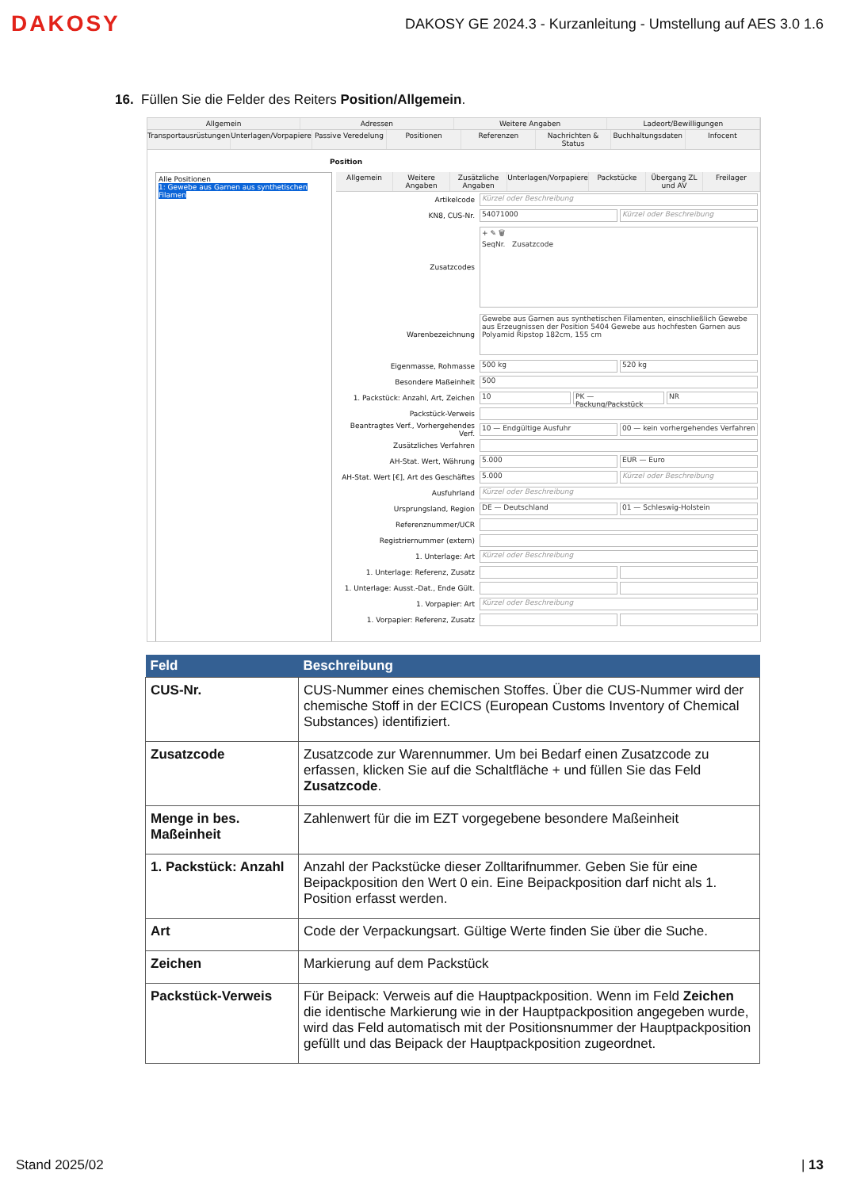DAKOSY
DAKOSY GE 2024.3 - Kurzanleitung - Umstellung auf AES 3.0 1.6
16. Füllen Sie die Felder des Reiters Position/Allgemein.
Allgemein Adressen Weitere Angaben Ladeort/Bewilligungen
Transportausrüstungen Unterlagen/Vorpapiere Passive Veredelung Positionen Referenzen Nachrichten & Status Buchhaltungsdaten Infocent
Position
Alle Positionen
1: Gewebe aus Garnen aus synthetischen Filamen
Allgemein Weitere Angaben Zusätzliche Angaben Unterlagen/Vorpapiere Packstücke Übergang ZL und AV Freilager
Artikelcode
Kürzel oder Beschreibung
KN8, CUS-Nr.
54071000 Kürzel oder Beschreibung
Zusatzcodes
+ ✎ 🗑
SeqNr. Zusatzcode
Warenbezeichnung
Gewebe aus Garnen aus synthetischen Filamenten, einschließlich Gewebe aus Erzeugnissen der Position 5404 Gewebe aus hochfesten Garnen aus Polyamid Ripstop 182cm, 155 cm
Eigenmasse, Rohmasse
500 kg 520 kg
Besondere Maßeinheit
500
1. Packstück: Anzahl, Art, Zeichen
10 PK — Packung/Packstück NR
Packstück-Verweis
Beantragtes Verf., Vorhergehendes Verf.
10 — Endgültige Ausfuhr
00 — kein vorhergehendes Verfahren
Zusätzliches Verfahren
AH-Stat. Wert, Währung
5.000 EUR — Euro
AH-Stat. Wert [€], Art des Geschäftes
5.000 Kürzel oder Beschreibung
Ausfuhrland
Kürzel oder Beschreibung
Ursprungsland, Region
DE — Deutschland 01 — Schleswig-Holstein
Referenznummer/UCR
Registriernummer (extern)
1. Unterlage: Art
Kürzel oder Beschreibung
1. Unterlage: Referenz, Zusatz
1. Unterlage: Ausst.-Dat., Ende Gült.
1. Vorpapier: Art
Kürzel oder Beschreibung
1. Vorpapier: Referenz, Zusatz
| Feld | Beschreibung |
| --- | --- |
| CUS-Nr. | CUS-Nummer eines chemischen Stoffes. Über die CUS-Nummer wird der chemische Stoff in der ECICS (European Customs Inventory of Chemical Substances) identifiziert. |
| Zusatzcode | Zusatzcode zur Warennummer. Um bei Bedarf einen Zusatzcode zu erfassen, klicken Sie auf die Schaltfläche + und füllen Sie das Feld Zusatzcode . |
| Menge in bes. Maßeinheit | Zahlenwert für die im EZT vorgegebene besondere Maßeinheit |
| 1. Packstück: Anzahl | Anzahl der Packstücke dieser Zolltarifnummer. Geben Sie für eine Beipackposition den Wert 0 ein. Eine Beipackposition darf nicht als 1. Position erfasst werden. |
| Art | Code der Verpackungsart. Gültige Werte finden Sie über die Suche. |
| Zeichen | Markierung auf dem Packstück |
| Packstück-Verweis | Für Beipack: Verweis auf die Hauptpackposition. Wenn im Feld Zeichen die identische Markierung wie in der Hauptpackposition angegeben wurde, wird das Feld automatisch mit der Positionsnummer der Hauptpackposition gefüllt und das Beipack der Hauptpackposition zugeordnet. |
Stand 2025/02 | 13